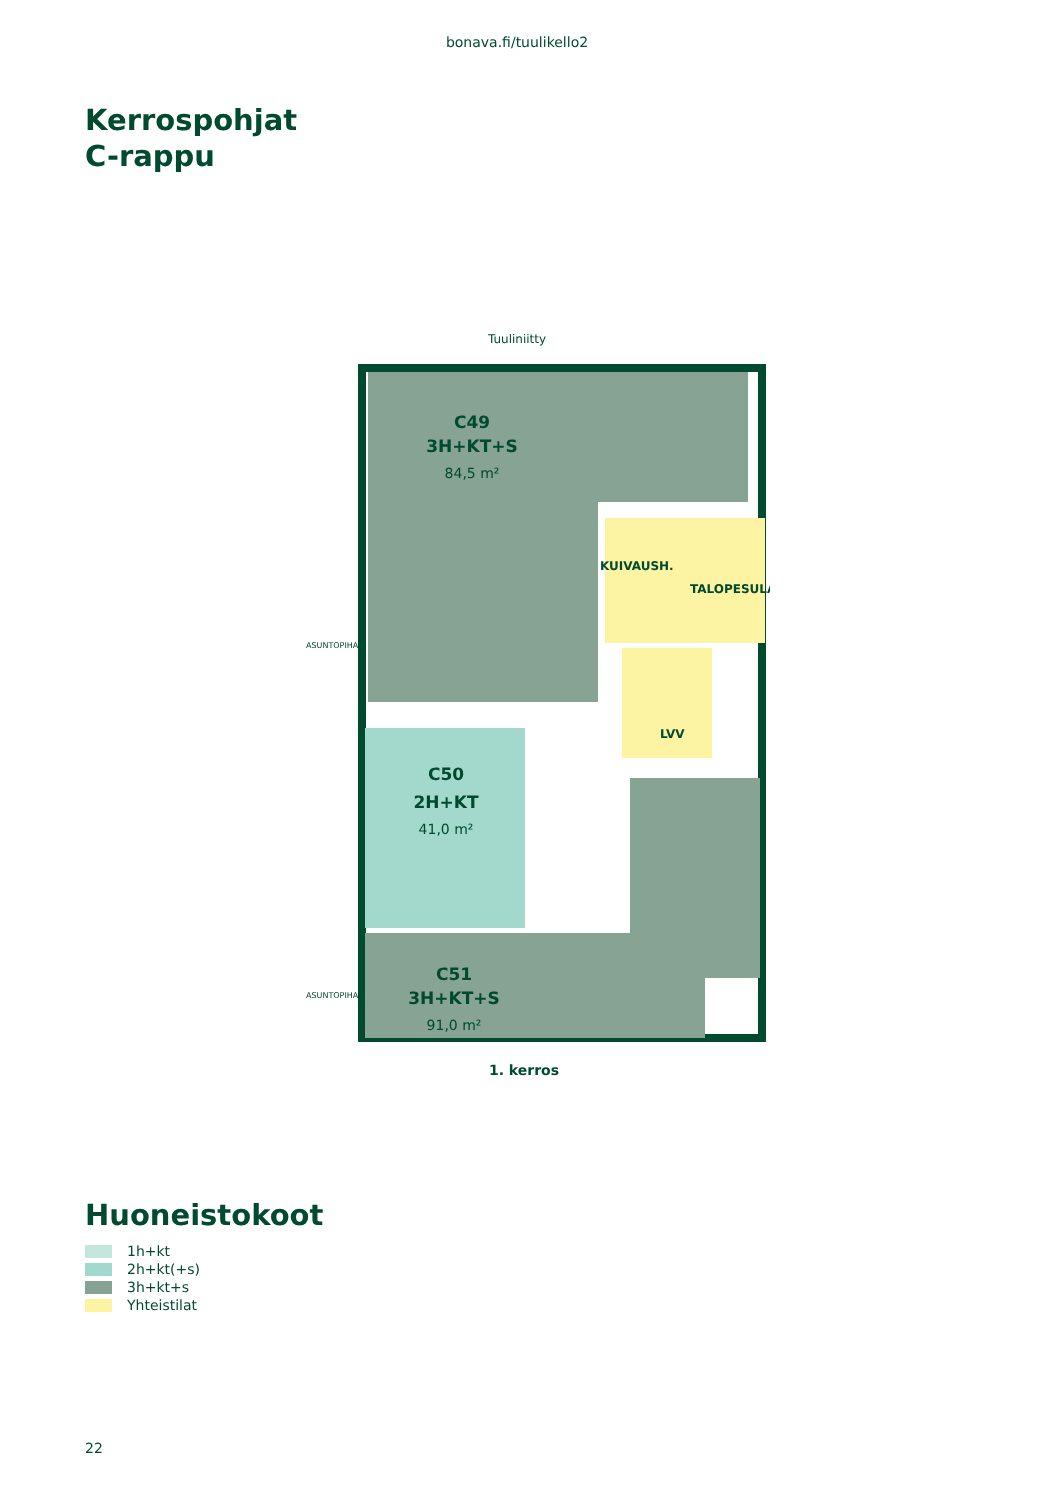bonava.fi/tuulikello2
Kerrospohjat
C-rappu
Tuuliniitty
C49
3H+KT+S
84,5 m²
KUIVAUSH.
TALOPESULA
LVV
ASUNTOPIHA
C50
2H+KT
41,0 m²
ASUNTOPIHA
C51
3H+KT+S
91,0 m²
1. kerros
Huoneistokoot
1h+kt
2h+kt(+s)
3h+kt+s
Yhteistilat
22